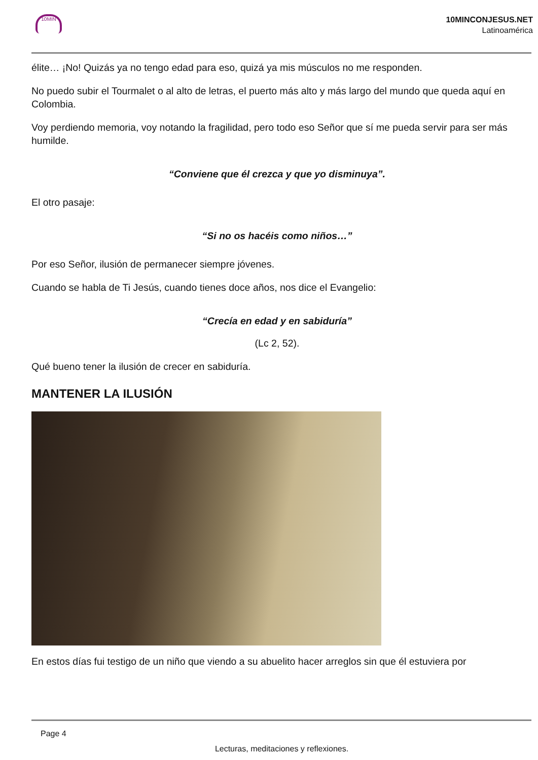10MIN
10MINCONJESUS.NET
Latinoamérica
élite… ¡No! Quizás ya no tengo edad para eso, quizá ya mis músculos no me responden.
No puedo subir el Tourmalet o al alto de letras, el puerto más alto y más largo del mundo que queda aquí en Colombia.
Voy perdiendo memoria, voy notando la fragilidad, pero todo eso Señor que sí me pueda servir para ser más humilde.
“Conviene que él crezca y que yo disminuya”.
El otro pasaje:
“Si no os hacéis como niños…”
Por eso Señor, ilusión de permanecer siempre jóvenes.
Cuando se habla de Ti Jesús, cuando tienes doce años, nos dice el Evangelio:
“Crecía en edad y en sabiduría”
(Lc 2, 52).
Qué bueno tener la ilusión de crecer en sabiduría.
MANTENER LA ILUSIÓN
En estos días fui testigo de un niño que viendo a su abuelito hacer arreglos sin que él estuviera por
Page 4
Lecturas, meditaciones y reflexiones.